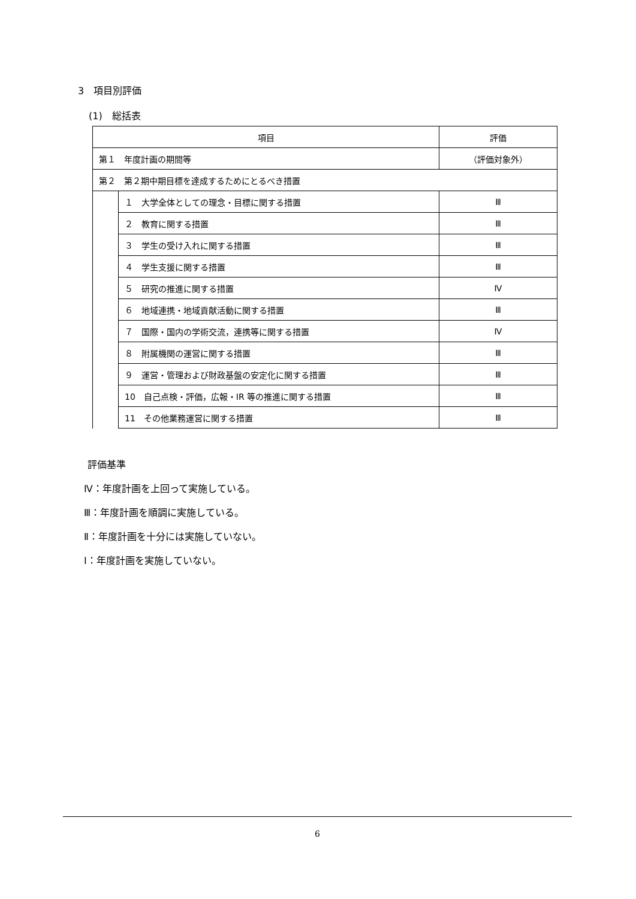3　項目別評価
(1)　総括表
| 項目 | | 評価 |
| --- | --- | --- |
| 第１ 年度計画の期間等 | | （評価対象外） |
| 第２ 第２期中期目標を達成するためにとるべき措置 | | |
| | １ 大学全体としての理念・目標に関する措置 | Ⅲ |
| | ２ 教育に関する措置 | Ⅲ |
| | ３ 学生の受け入れに関する措置 | Ⅲ |
| | ４ 学生支援に関する措置 | Ⅲ |
| | ５ 研究の推進に関する措置 | Ⅳ |
| | ６ 地域連携・地域貢献活動に関する措置 | Ⅲ |
| | ７ 国際・国内の学術交流，連携等に関する措置 | Ⅳ |
| | ８ 附属機関の運営に関する措置 | Ⅲ |
| | ９ 運営・管理および財政基盤の安定化に関する措置 | Ⅲ |
| | 10 自己点検・評価，広報・IR 等の推進に関する措置 | Ⅲ |
| | 11 その他業務運営に関する措置 | Ⅲ |
評価基準
Ⅳ：年度計画を上回って実施している。
Ⅲ：年度計画を順調に実施している。
Ⅱ：年度計画を十分には実施していない。
Ⅰ：年度計画を実施していない。
6